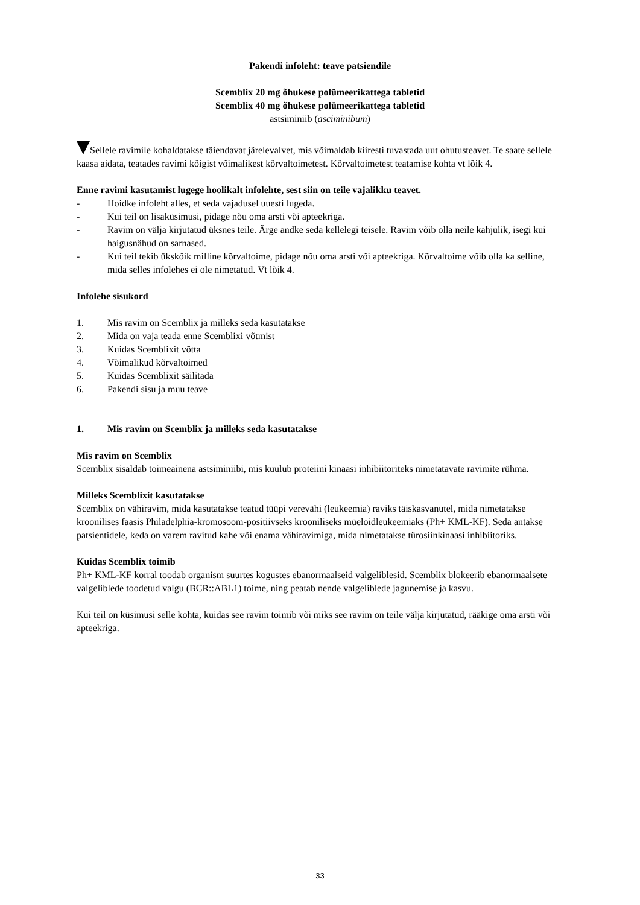Pakendi infoleht: teave patsiendile
Scemblix 20 mg õhukese polümeerikattega tabletid
Scemblix 40 mg õhukese polümeerikattega tabletid
astsiminiib (asciminibum)
Sellele ravimile kohaldatakse täiendavat järelevalvet, mis võimaldab kiiresti tuvastada uut ohutusteavet. Te saate sellele kaasa aidata, teatades ravimi kõigist võimalikest kõrvaltoimetest. Kõrvaltoimetest teatamise kohta vt lõik 4.
Enne ravimi kasutamist lugege hoolikalt infolehte, sest siin on teile vajalikku teavet.
- Hoidke infoleht alles, et seda vajadusel uuesti lugeda.
- Kui teil on lisaküsimusi, pidage nõu oma arsti või apteekriga.
- Ravim on välja kirjutatud üksnes teile. Ärge andke seda kellelegi teisele. Ravim võib olla neile kahjulik, isegi kui haigusnähud on sarnased.
- Kui teil tekib ükskõik milline kõrvaltoime, pidage nõu oma arsti või apteekriga. Kõrvaltoime võib olla ka selline, mida selles infolehes ei ole nimetatud. Vt lõik 4.
Infolehe sisukord
1. Mis ravim on Scemblix ja milleks seda kasutatakse
2. Mida on vaja teada enne Scemblixi võtmist
3. Kuidas Scemblixit võtta
4. Võimalikud kõrvaltoimed
5. Kuidas Scemblixit säilitada
6. Pakendi sisu ja muu teave
1. Mis ravim on Scemblix ja milleks seda kasutatakse
Mis ravim on Scemblix
Scemblix sisaldab toimeainena astsiminiibi, mis kuulub proteiini kinaasi inhibiitoriteks nimetatavate ravimite rühma.
Milleks Scemblixit kasutatakse
Scemblix on vähiravim, mida kasutatakse teatud tüüpi verevähi (leukeemia) raviks täiskasvanutel, mida nimetatakse kroonilises faasis Philadelphia-kromosoom-positiivseks krooniliseks müeloidleukeemiaks (Ph+ KML-KF). Seda antakse patsientidele, keda on varem ravitud kahe või enama vähiravimiga, mida nimetatakse türosiinkinaasi inhibiitoriks.
Kuidas Scemblix toimib
Ph+ KML-KF korral toodab organism suurtes kogustes ebanormaalseid valgeliblesid. Scemblix blokeerib ebanormaalsete valgeliblede toodetud valgu (BCR::ABL1) toime, ning peatab nende valgeliblede jagunemise ja kasvu.
Kui teil on küsimusi selle kohta, kuidas see ravim toimib või miks see ravim on teile välja kirjutatud, rääkige oma arsti või apteekriga.
33